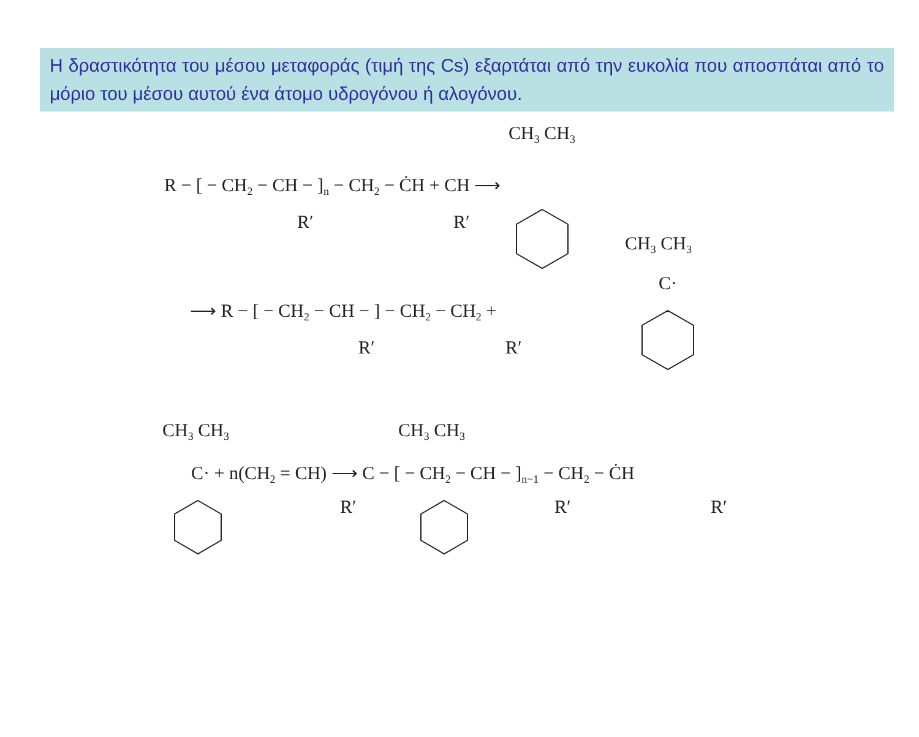Η δραστικότητα του μέσου μεταφοράς (τιμή της Cs) εξαρτάται από την ευκολία που αποσπάται από το μόριο του μέσου αυτού ένα άτομο υδρογόνου ή αλογόνου.
CH3 CH3
R − [ − CH2 − CH − ]n − CH2 − ĊH + CH ⟶
R′
R′
CH3 CH3
C·
⟶ R − [ − CH2 − CH − ] − CH2 − CH2 +
R′
R′
CH3 CH3
CH3 CH3
C· + n(CH2 = CH) ⟶ C − [ − CH2 − CH − ]n−1 − CH2 − ĊH
R′
R′
R′